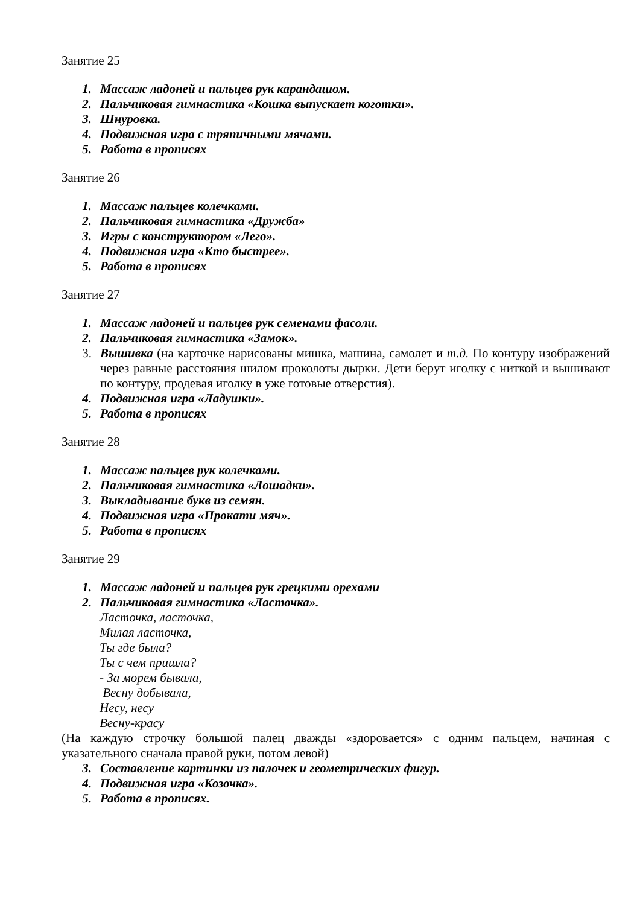Занятие 25
1. Массаж ладоней и пальцев рук карандашом.
2. Пальчиковая гимнастика «Кошка выпускает коготки».
3. Шнуровка.
4. Подвижная игра с тряпичными мячами.
5. Работа в прописях
Занятие 26
1. Массаж пальцев колечками.
2. Пальчиковая гимнастика «Дружба»
3. Игры с конструктором «Лего».
4. Подвижная игра «Кто быстрее».
5. Работа в прописях
Занятие 27
1. Массаж ладоней и пальцев рук семенами фасоли.
2. Пальчиковая гимнастика «Замок».
3. Вышивка (на карточке нарисованы мишка, машина, самолет и т.д. По контуру изображений через равные расстояния шилом проколоты дырки. Дети берут иголку с ниткой и вышивают по контуру, продевая иголку в уже готовые отверстия).
4. Подвижная игра «Ладушки».
5. Работа в прописях
Занятие 28
1. Массаж пальцев рук колечками.
2. Пальчиковая гимнастика «Лошадки».
3. Выкладывание букв из семян.
4. Подвижная игра «Прокати мяч».
5. Работа в прописях
Занятие 29
1. Массаж ладоней и пальцев рук грецкими орехами
2. Пальчиковая гимнастика «Ласточка».
Ласточка, ласточка,
Милая ласточка,
Ты где была?
Ты с чем пришла?
- За морем бывала,
Весну добывала,
Несу, несу
Весну-красу
(На каждую строчку большой палец дважды «здоровается» с одним пальцем, начиная с указательного сначала правой руки, потом левой)
3. Составление картинки из палочек и геометрических фигур.
4. Подвижная игра «Козочка».
5. Работа в прописях.